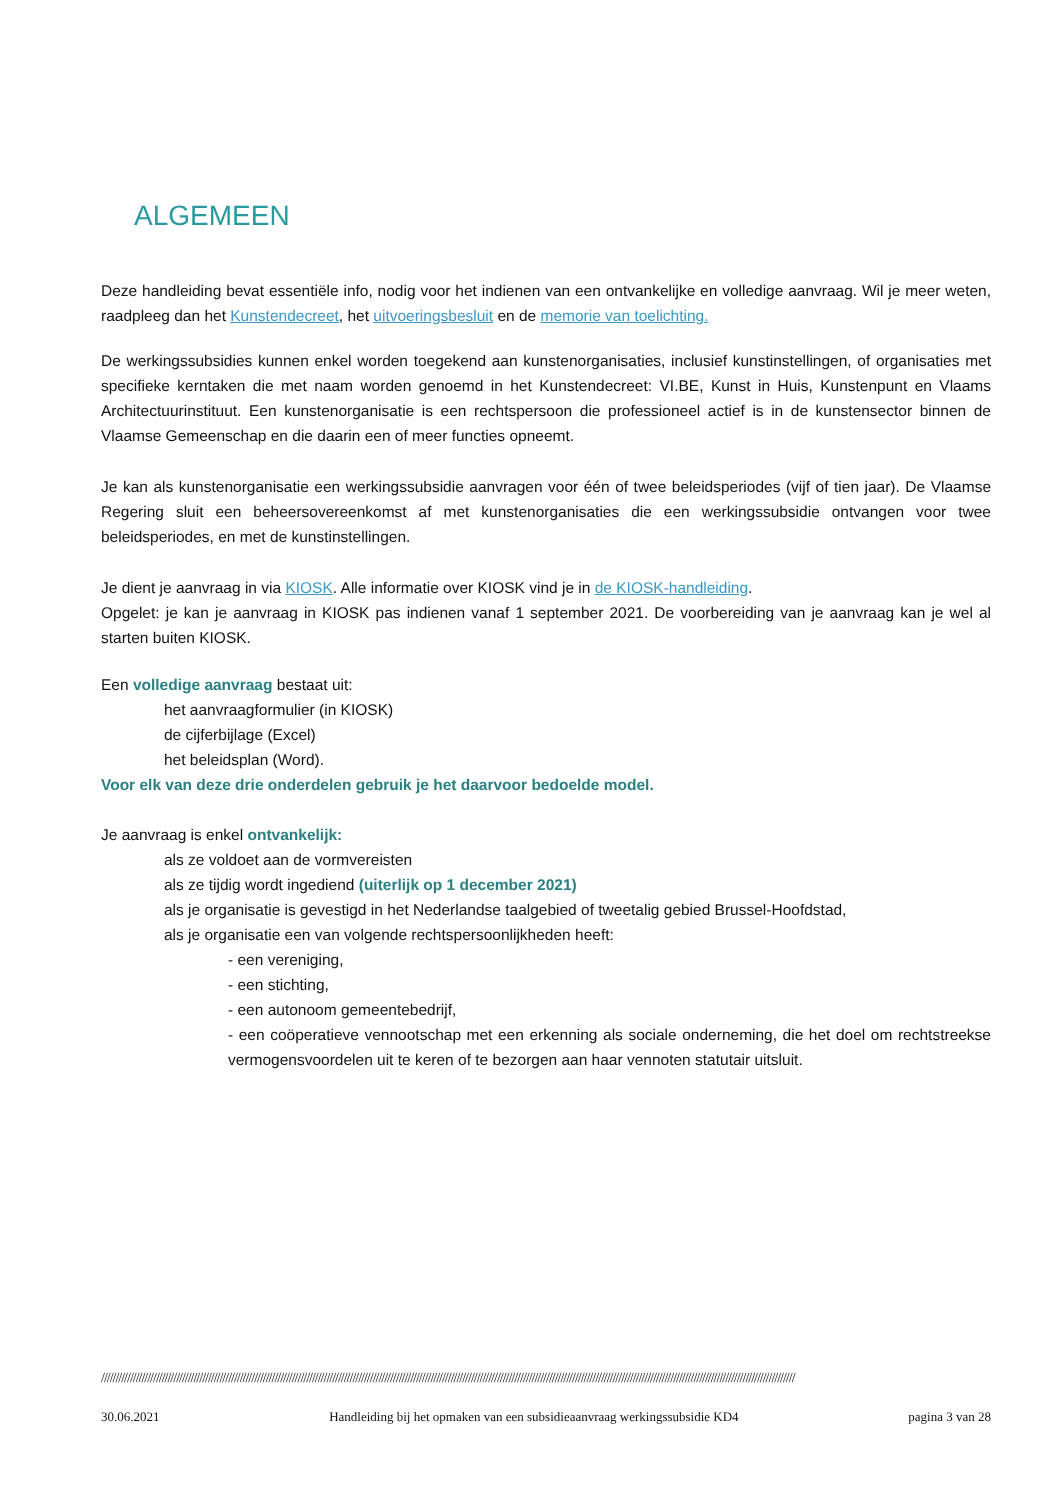ALGEMEEN
Deze handleiding bevat essentiële info, nodig voor het indienen van een ontvankelijke en volledige aanvraag. Wil je meer weten, raadpleeg dan het Kunstendecreet, het uitvoeringsbesluit en de memorie van toelichting.
De werkingssubsidies kunnen enkel worden toegekend aan kunstenorganisaties, inclusief kunstinstellingen, of organisaties met specifieke kerntaken die met naam worden genoemd in het Kunstendecreet: VI.BE, Kunst in Huis, Kunstenpunt en Vlaams Architectuurinstituut. Een kunstenorganisatie is een rechtspersoon die professioneel actief is in de kunstensector binnen de Vlaamse Gemeenschap en die daarin een of meer functies opneemt.
Je kan als kunstenorganisatie een werkingssubsidie aanvragen voor één of twee beleidsperiodes (vijf of tien jaar). De Vlaamse Regering sluit een beheersovereenkomst af met kunstenorganisaties die een werkingssubsidie ontvangen voor twee beleidsperiodes, en met de kunstinstellingen.
Je dient je aanvraag in via KIOSK. Alle informatie over KIOSK vind je in de KIOSK-handleiding.
Opgelet: je kan je aanvraag in KIOSK pas indienen vanaf 1 september 2021. De voorbereiding van je aanvraag kan je wel al starten buiten KIOSK.
Een volledige aanvraag bestaat uit:
het aanvraagformulier (in KIOSK)
de cijferbijlage (Excel)
het beleidsplan (Word).
Voor elk van deze drie onderdelen gebruik je het daarvoor bedoelde model.
Je aanvraag is enkel ontvankelijk:
als ze voldoet aan de vormvereisten
als ze tijdig wordt ingediend (uiterlijk op 1 december 2021)
als je organisatie is gevestigd in het Nederlandse taalgebied of tweetalig gebied Brussel-Hoofdstad,
als je organisatie een van volgende rechtspersoonlijkheden heeft:
- een vereniging,
- een stichting,
- een autonoom gemeentebedrijf,
- een coöperatieve vennootschap met een erkenning als sociale onderneming, die het doel om rechtstreekse vermogensvoordelen uit te keren of te bezorgen aan haar vennoten statutair uitsluit.
////////////////////////////////////////////////////////////////////////////////////////////////////////////////////////////////////////////////////////////////////////////////////////////////////////////////////////////////////////////////
30.06.2021 Handleiding bij het opmaken van een subsidieaanvraag werkingssubsidie KD4 pagina 3 van 28